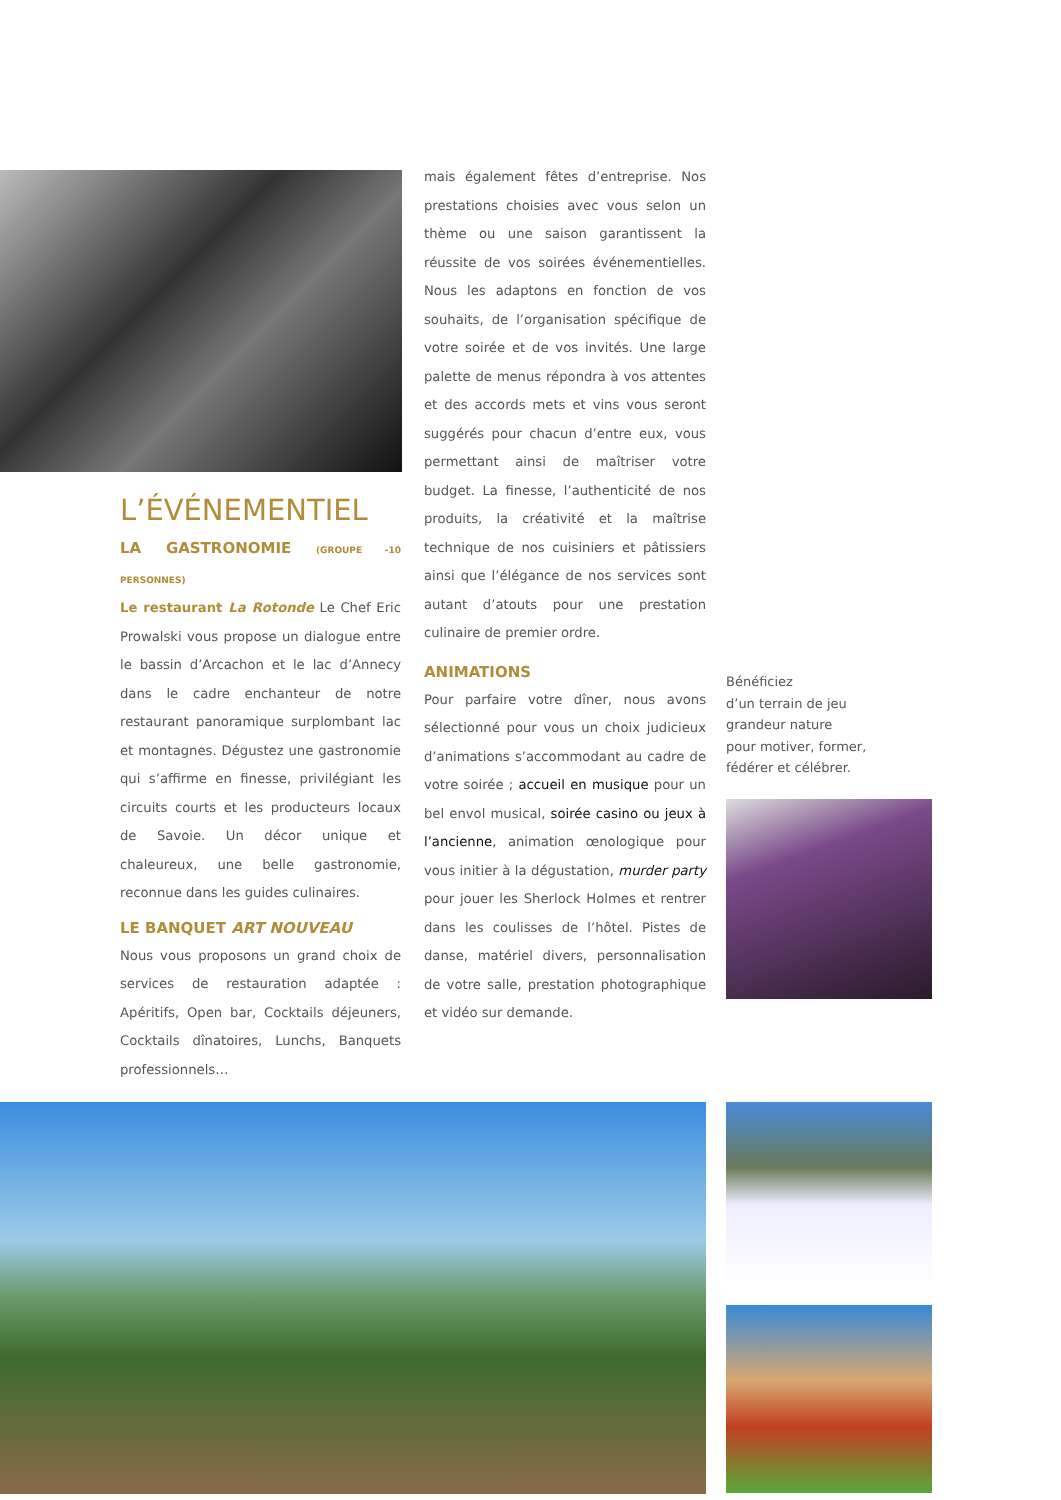L’ÉVÉNEMENTIEL
LA GASTRONOMIE (GROUPE -10 PERSONNES)
Le restaurant La Rotonde Le Chef Eric Prowalski vous propose un dialogue entre le bassin d’Arcachon et le lac d’Annecy dans le cadre enchanteur de notre restaurant panoramique surplombant lac et montagnes. Dégustez une gastronomie qui s’affirme en finesse, privilégiant les circuits courts et les producteurs locaux de Savoie. Un décor unique et chaleureux, une belle gastronomie, reconnue dans les guides culinaires.
LE BANQUET ART NOUVEAU
Nous vous proposons un grand choix de services de restauration adaptée : Apéritifs, Open bar, Cocktails déjeuners, Cocktails dînatoires, Lunchs, Banquets professionnels…
mais également fêtes d’entreprise. Nos prestations choisies avec vous selon un thème ou une saison garantissent la réussite de vos soirées événementielles. Nous les adaptons en fonction de vos souhaits, de l’organisation spécifique de votre soirée et de vos invités. Une large palette de menus répondra à vos attentes et des accords mets et vins vous seront suggérés pour chacun d’entre eux, vous permettant ainsi de maîtriser votre budget. La finesse, l’authenticité de nos produits, la créativité et la maîtrise technique de nos cuisiniers et pâtissiers ainsi que l’élégance de nos services sont autant d’atouts pour une prestation culinaire de premier ordre.
ANIMATIONS
Pour parfaire votre dîner, nous avons sélectionné pour vous un choix judicieux d’animations s’accommodant au cadre de votre soirée ; accueil en musique pour un bel envol musical, soirée casino ou jeux à l’ancienne, animation œnologique pour vous initier à la dégustation, murder party pour jouer les Sherlock Holmes et rentrer dans les coulisses de l’hôtel. Pistes de danse, matériel divers, personnalisation de votre salle, prestation photographique et vidéo sur demande.
Bénéficiez
d’un terrain de jeu
grandeur nature
pour motiver, former,
fédérer et célébrer.